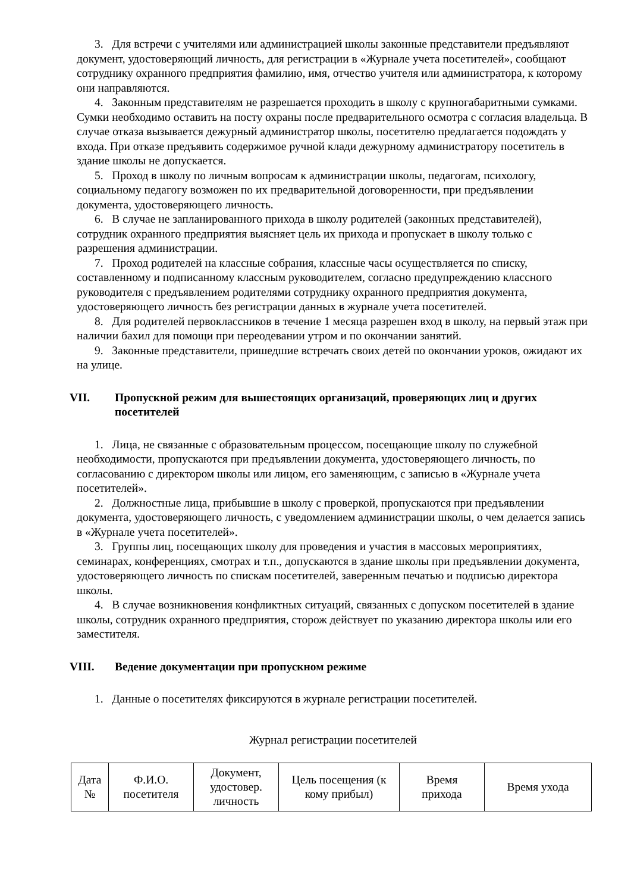3. Для встречи с учителями или администрацией школы законные представители предъявляют документ, удостоверяющий личность, для регистрации в «Журнале учета посетителей», сообщают сотруднику охранного предприятия фамилию, имя, отчество учителя или администратора, к которому они направляются.
4. Законным представителям не разрешается проходить в школу с крупногабаритными сумками. Сумки необходимо оставить на посту охраны после предварительного осмотра с согласия владельца. В случае отказа вызывается дежурный администратор школы, посетителю предлагается подождать у входа. При отказе предъявить содержимое ручной клади дежурному администратору посетитель в здание школы не допускается.
5. Проход в школу по личным вопросам к администрации школы, педагогам, психологу, социальному педагогу возможен по их предварительной договоренности, при предъявлении документа, удостоверяющего личность.
6. В случае не запланированного прихода в школу родителей (законных представителей), сотрудник охранного предприятия выясняет цель их прихода и пропускает в школу только с разрешения администрации.
7. Проход родителей на классные собрания, классные часы осуществляется по списку, составленному и подписанному классным руководителем, согласно предупреждению классного руководителя с предъявлением родителями сотруднику охранного предприятия документа, удостоверяющего личность без регистрации данных в журнале учета посетителей.
8. Для родителей первоклассников в течение 1 месяца разрешен вход в школу, на первый этаж при наличии бахил для помощи при переодевании утром и по окончании занятий.
9. Законные представители, пришедшие встречать своих детей по окончании уроков, ожидают их на улице.
VII. Пропускной режим для вышестоящих организаций, проверяющих лиц и других посетителей
1. Лица, не связанные с образовательным процессом, посещающие школу по служебной необходимости, пропускаются при предъявлении документа, удостоверяющего личность, по согласованию с директором школы или лицом, его заменяющим, с записью в «Журнале учета посетителей».
2. Должностные лица, прибывшие в школу с проверкой, пропускаются при предъявлении документа, удостоверяющего личность, с уведомлением администрации школы, о чем делается запись в «Журнале учета посетителей».
3. Группы лиц, посещающих школу для проведения и участия в массовых мероприятиях, семинарах, конференциях, смотрах и т.п., допускаются в здание школы при предъявлении документа, удостоверяющего личность по спискам посетителей, заверенным печатью и подписью директора школы.
4. В случае возникновения конфликтных ситуаций, связанных с допуском посетителей в здание школы, сотрудник охранного предприятия, сторож действует по указанию директора школы или его заместителя.
VIII. Ведение документации при пропускном режиме
1. Данные о посетителях фиксируются в журнале регистрации посетителей.
Журнал регистрации посетителей
| Дата № | Ф.И.О. посетителя | Документ, удостовер. личность | Цель посещения (к кому прибыл) | Время прихода | Время ухода |